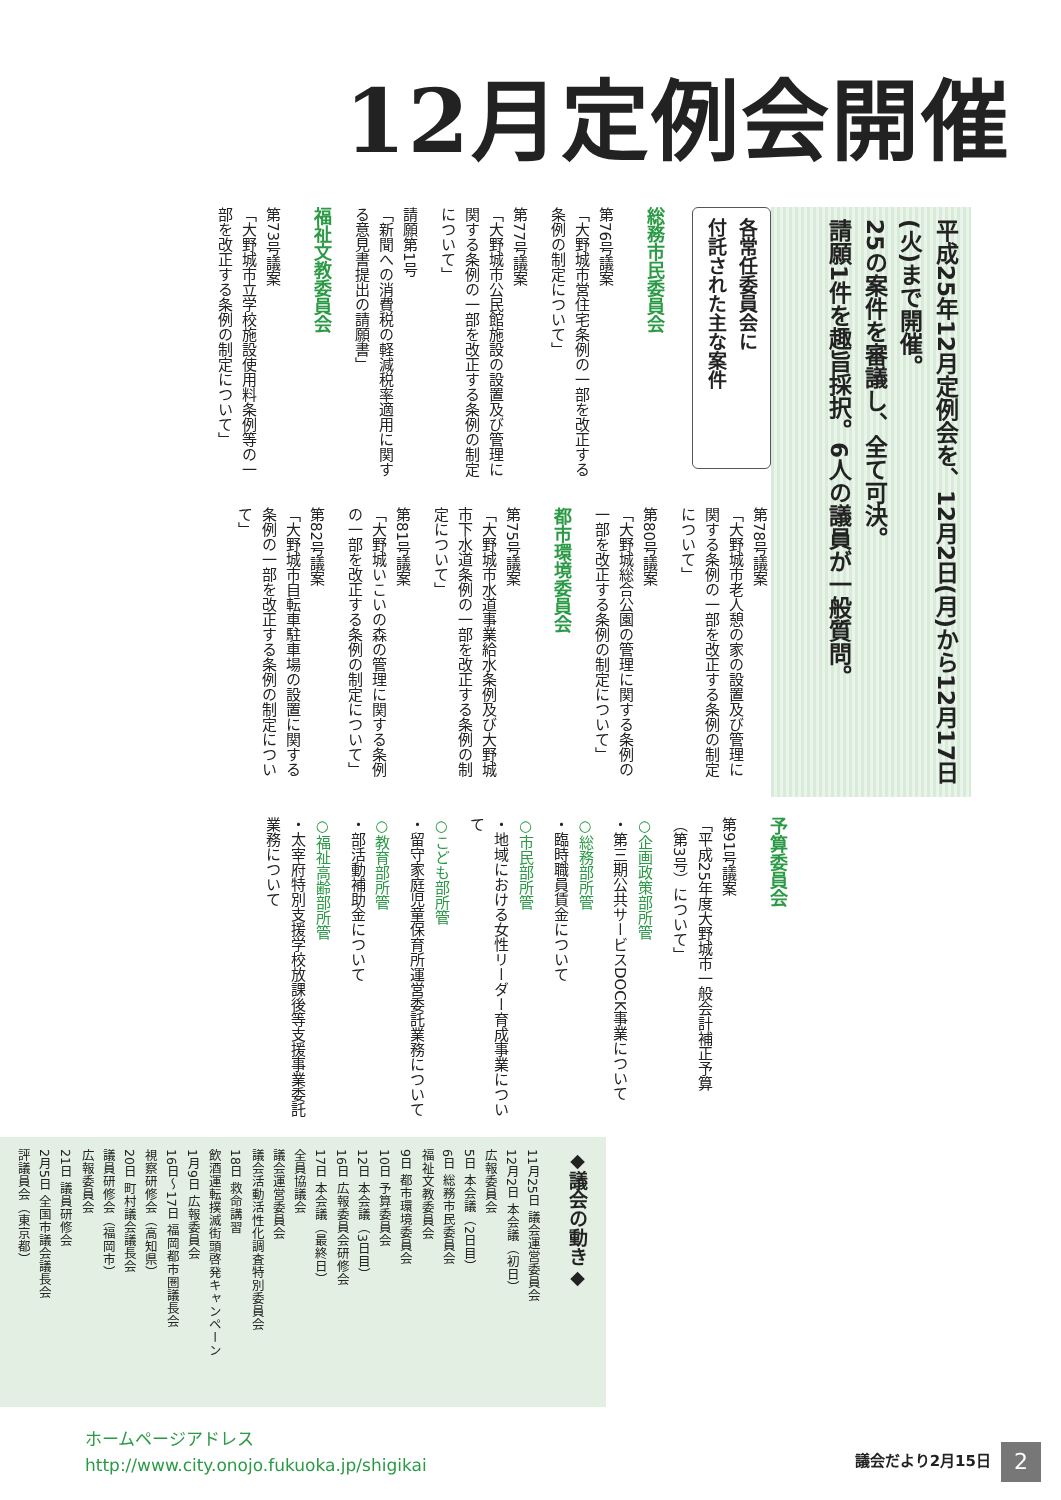12月定例会開催
平成25年12月定例会を、12月2日(月)から12月17日(火)まで開催。
25の案件を審議し、全て可決。
請願1件を趣旨採択。6人の議員が一般質問。
各常任委員会に
付託された主な案件
総務市民委員会
第76号議案
「大野城市営住宅条例の一部を改正する条例の制定について」
第77号議案
「大野城市公民館施設の設置及び管理に関する条例の一部を改正する条例の制定について」
請願第1号
「新聞への消費税の軽減税率適用に関する意見書提出の請願書」
福祉文教委員会
第73号議案
「大野城市立学校施設使用料条例等の一部を改正する条例の制定について」
第78号議案
「大野城市老人憩の家の設置及び管理に関する条例の一部を改正する条例の制定について」
第80号議案
「大野城総合公園の管理に関する条例の一部を改正する条例の制定について」
都市環境委員会
第75号議案
「大野城市水道事業給水条例及び大野城市下水道条例の一部を改正する条例の制定について」
第81号議案
「大野城いこいの森の管理に関する条例の一部を改正する条例の制定について」
第82号議案
「大野城市自転車駐車場の設置に関する条例の一部を改正する条例の制定について」
予算委員会
第91号議案
「平成25年度大野城市一般会計補正予算（第3号）について」
○企画政策部所管
・第三期公共サービスDOCK事業について
○総務部所管
・臨時職員賃金について
○市民部所管
・地域における女性リーダー育成事業について
○こども部所管
・留守家庭児童保育所運営委託業務について
○教育部所管
・部活動補助金について
○福祉高齢部所管
・太宰府特別支援学校放課後等支援事業委託業務について
◆議会の動き◆
11月25日 議会運営委員会
12月2日 本会議（初日）
広報委員会
5日 本会議（2日目）
6日 総務市民委員会
福祉文教委員会
9日 都市環境委員会
10日 予算委員会
12日 本会議（3日目）
16日 広報委員会研修会
17日 本会議（最終日）
全員協議会
議会運営委員会
議会活動活性化調査特別委員会
18日 救命講習
飲酒運転撲滅街頭啓発キャンペーン
1月9日 広報委員会
16日〜17日 福岡都市圏議長会
視察研修会（高知県）
20日 町村議会議長会
議員研修会（福岡市）
広報委員会
21日 議員研修会
2月5日 全国市議会議長会
評議員会（東京都）
ホームページアドレス
http://www.city.onojo.fukuoka.jp/shigikai
議会だより2月15日
2